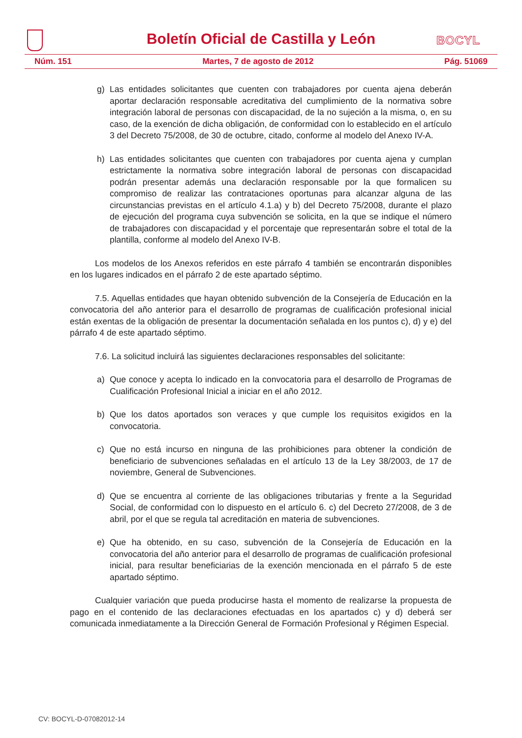Boletín Oficial de Castilla y León
BOCYL
Núm. 151 Martes, 7 de agosto de 2012 Pág. 51069
g) Las entidades solicitantes que cuenten con trabajadores por cuenta ajena deberán aportar declaración responsable acreditativa del cumplimiento de la normativa sobre integración laboral de personas con discapacidad, de la no sujeción a la misma, o, en su caso, de la exención de dicha obligación, de conformidad con lo establecido en el artículo 3 del Decreto 75/2008, de 30 de octubre, citado, conforme al modelo del Anexo IV-A.
h) Las entidades solicitantes que cuenten con trabajadores por cuenta ajena y cumplan estrictamente la normativa sobre integración laboral de personas con discapacidad podrán presentar además una declaración responsable por la que formalicen su compromiso de realizar las contrataciones oportunas para alcanzar alguna de las circunstancias previstas en el artículo 4.1.a) y b) del Decreto 75/2008, durante el plazo de ejecución del programa cuya subvención se solicita, en la que se indique el número de trabajadores con discapacidad y el porcentaje que representarán sobre el total de la plantilla, conforme al modelo del Anexo IV-B.
Los modelos de los Anexos referidos en este párrafo 4 también se encontrarán disponibles en los lugares indicados en el párrafo 2 de este apartado séptimo.
7.5. Aquellas entidades que hayan obtenido subvención de la Consejería de Educación en la convocatoria del año anterior para el desarrollo de programas de cualificación profesional inicial están exentas de la obligación de presentar la documentación señalada en los puntos c), d) y e) del párrafo 4 de este apartado séptimo.
7.6. La solicitud incluirá las siguientes declaraciones responsables del solicitante:
a) Que conoce y acepta lo indicado en la convocatoria para el desarrollo de Programas de Cualificación Profesional Inicial a iniciar en el año 2012.
b) Que los datos aportados son veraces y que cumple los requisitos exigidos en la convocatoria.
c) Que no está incurso en ninguna de las prohibiciones para obtener la condición de beneficiario de subvenciones señaladas en el artículo 13 de la Ley 38/2003, de 17 de noviembre, General de Subvenciones.
d) Que se encuentra al corriente de las obligaciones tributarias y frente a la Seguridad Social, de conformidad con lo dispuesto en el artículo 6. c) del Decreto 27/2008, de 3 de abril, por el que se regula tal acreditación en materia de subvenciones.
e) Que ha obtenido, en su caso, subvención de la Consejería de Educación en la convocatoria del año anterior para el desarrollo de programas de cualificación profesional inicial, para resultar beneficiarias de la exención mencionada en el párrafo 5 de este apartado séptimo.
Cualquier variación que pueda producirse hasta el momento de realizarse la propuesta de pago en el contenido de las declaraciones efectuadas en los apartados c) y d) deberá ser comunicada inmediatamente a la Dirección General de Formación Profesional y Régimen Especial.
CV: BOCYL-D-07082012-14